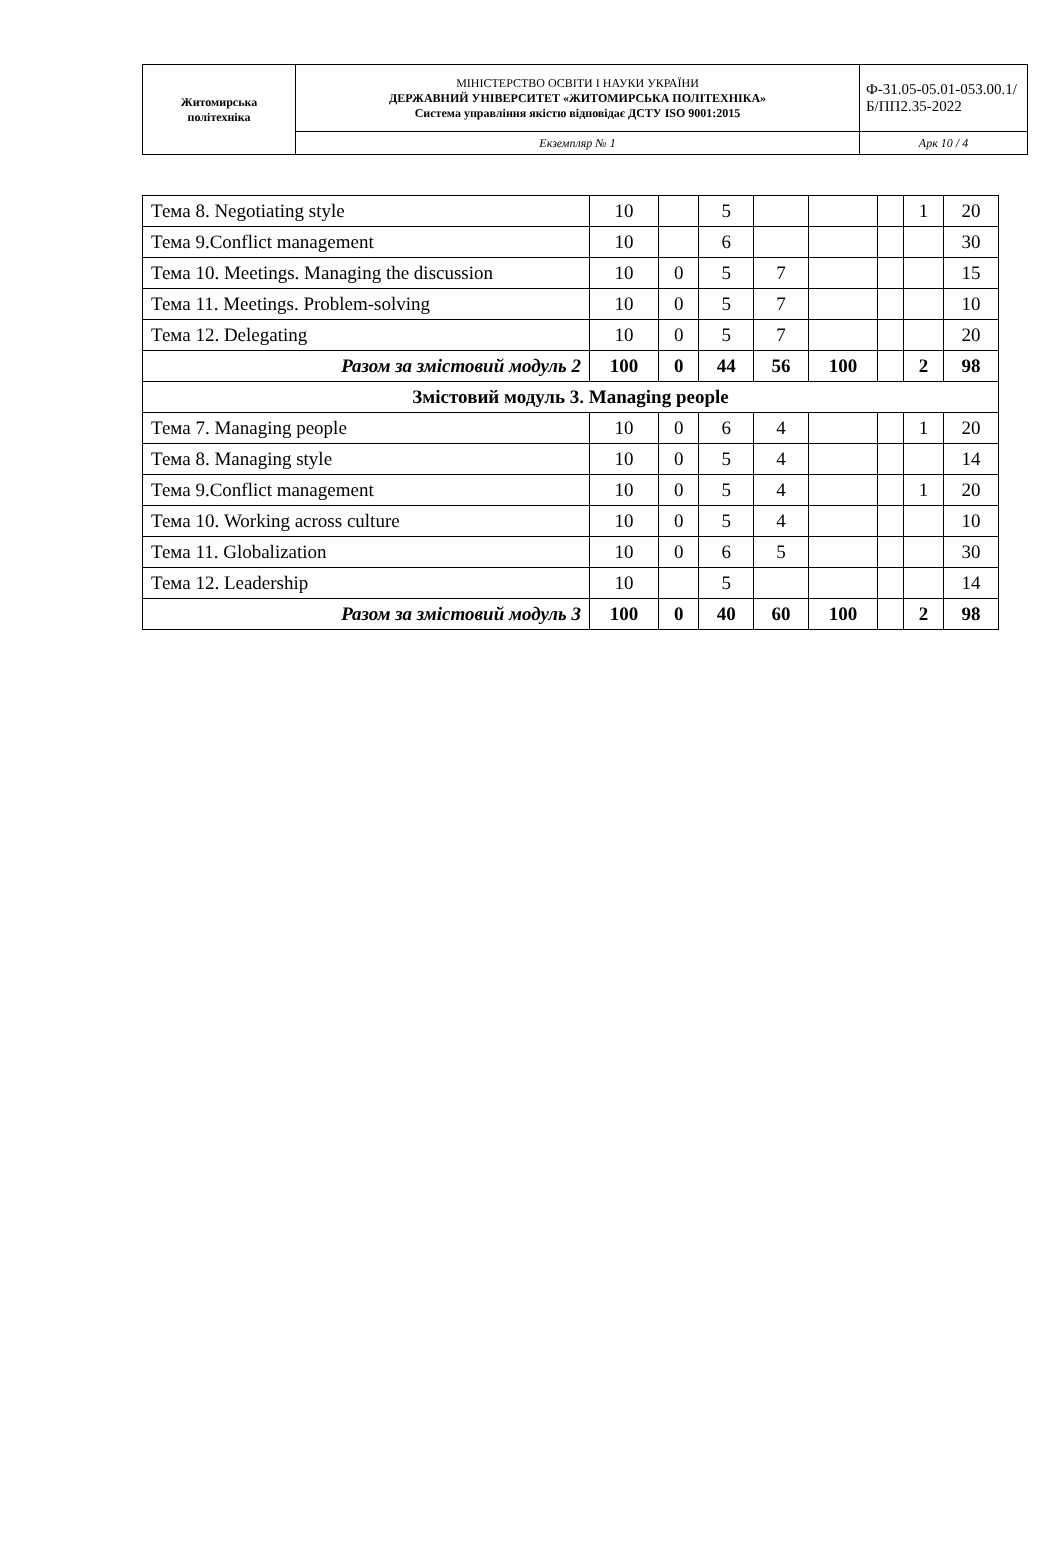| Житомирська політехніка | МІНІСТЕРСТВО ОСВІТИ І НАУКИ УКРАЇНИ ДЕРЖАВНИЙ УНІВЕРСИТЕТ «ЖИТОМИРСЬКА ПОЛІТЕХНІКА» Система управління якістю відповідає ДСТУ ISO 9001:2015 | Ф-31.05-05.01-053.00.1/Б/ПП2.35-2022 |
| | Екземпляр № 1 | Арк 10 / 4 |
| Тема 8. Negotiating style | 10 | | 5 | | | | 1 | 20 |
| Тема 9.Conflict management | 10 | | 6 | | | | | 30 |
| Тема 10. Meetings. Managing the discussion | 10 | 0 | 5 | 7 | | | | 15 |
| Тема 11. Meetings. Problem-solving | 10 | 0 | 5 | 7 | | | | 10 |
| Тема 12. Delegating | 10 | 0 | 5 | 7 | | | | 20 |
| Разом за змістовий модуль 2 | 100 | 0 | 44 | 56 | 100 | | 2 | 98 |
| Змістовий модуль 3. Managing people | | | | | | | | |
| Тема 7. Managing people | 10 | 0 | 6 | 4 | | | 1 | 20 |
| Тема 8. Managing style | 10 | 0 | 5 | 4 | | | | 14 |
| Тема 9.Conflict management | 10 | 0 | 5 | 4 | | | 1 | 20 |
| Тема 10. Working across culture | 10 | 0 | 5 | 4 | | | | 10 |
| Тема 11. Globalization | 10 | 0 | 6 | 5 | | | | 30 |
| Тема 12. Leadership | 10 | | 5 | | | | | 14 |
| Разом за змістовий модуль 3 | 100 | 0 | 40 | 60 | 100 | | 2 | 98 |